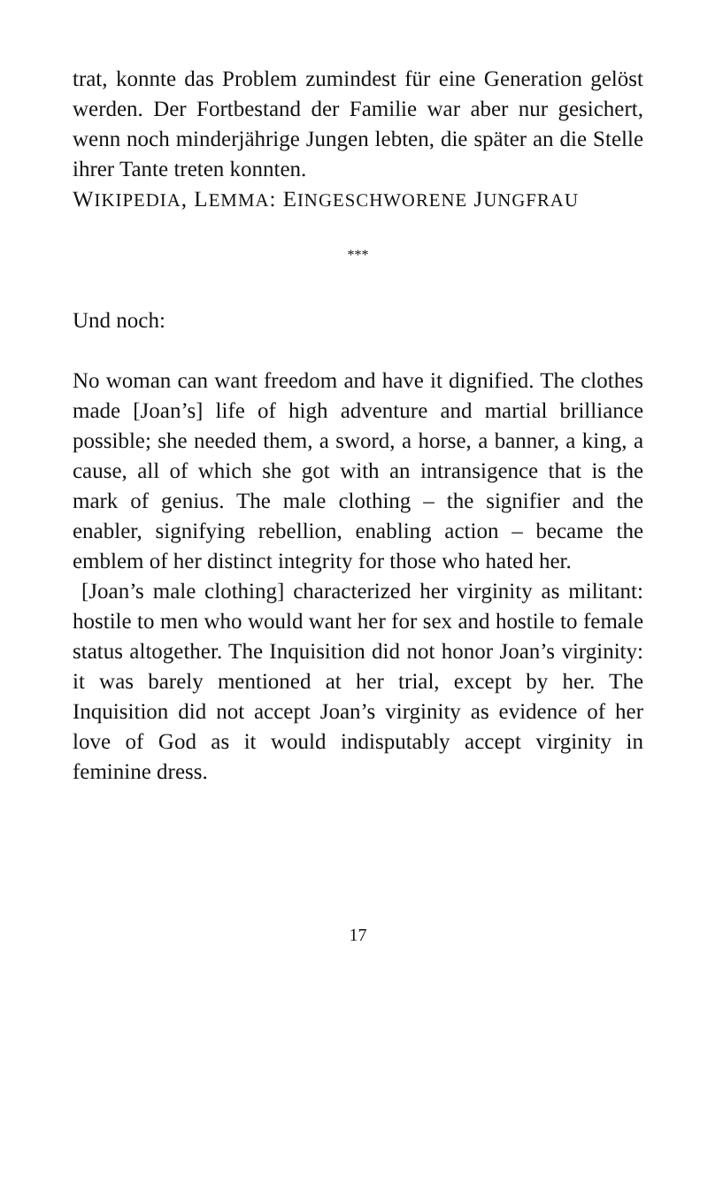trat, konnte das Problem zumindest für eine Generation gelöst werden. Der Fortbestand der Familie war aber nur gesichert, wenn noch minderjährige Jungen lebten, die später an die Stelle ihrer Tante treten konnten.
WIKIPEDIA, LEMMA: EINGESCHWORENE JUNGFRAU
***
Und noch:
No woman can want freedom and have it dignified. The clothes made [Joan’s] life of high adventure and martial brilliance possible; she needed them, a sword, a horse, a banner, a king, a cause, all of which she got with an intransigence that is the mark of genius. The male clothing – the signifier and the enabler, signifying rebellion, enabling action – became the emblem of her distinct integrity for those who hated her.
[Joan’s male clothing] characterized her virginity as militant: hostile to men who would want her for sex and hostile to female status altogether. The Inquisition did not honor Joan’s virginity: it was barely mentioned at her trial, except by her. The Inquisition did not accept Joan’s virginity as evidence of her love of God as it would indisputably accept virginity in feminine dress.
17